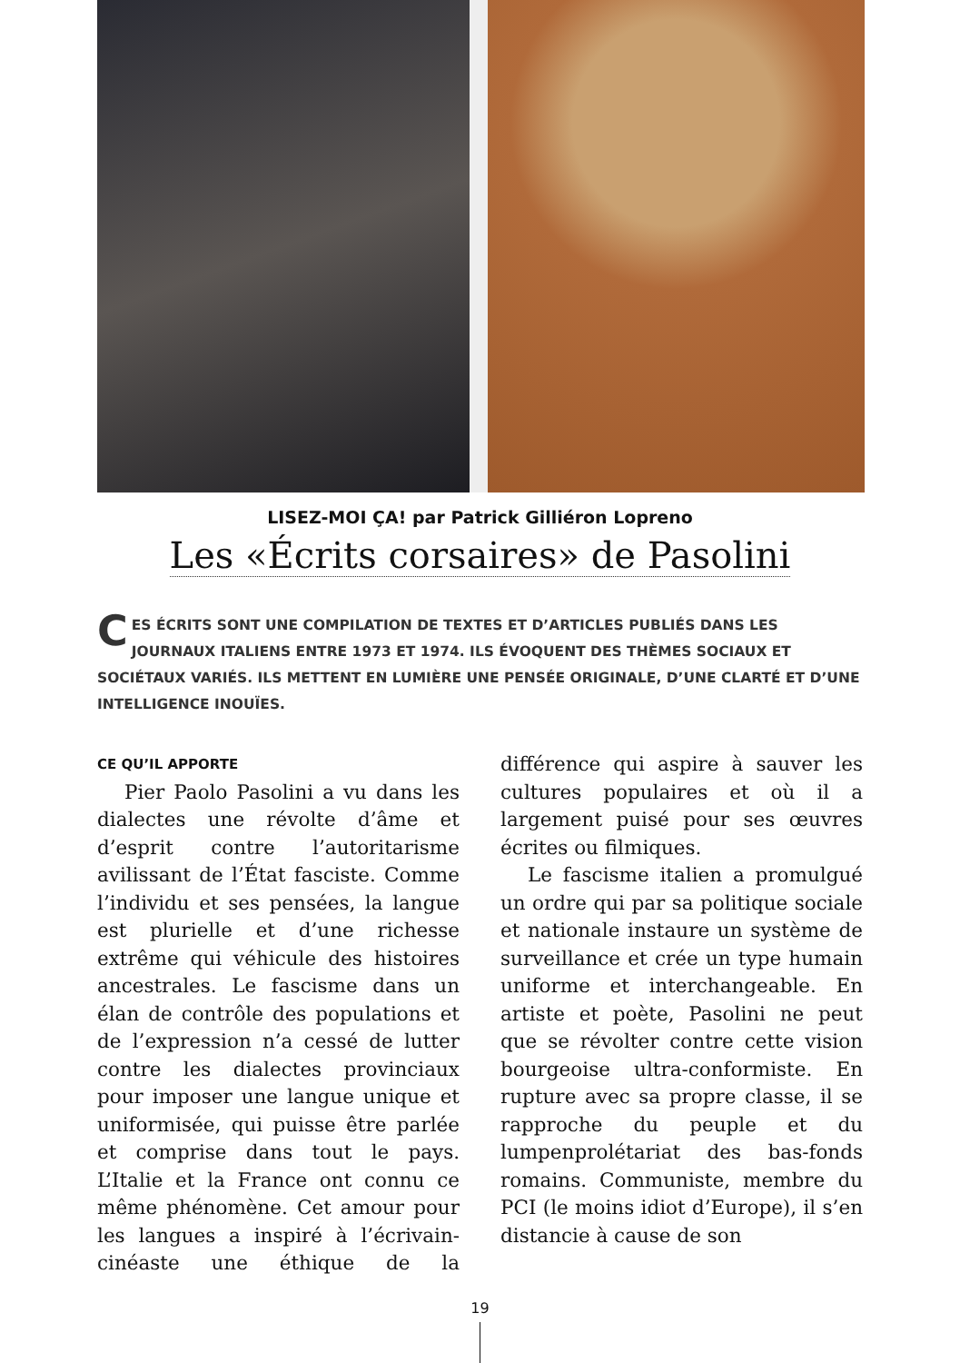LISEZ-MOI ÇA! par Patrick Gilliéron Lopreno
Les «Écrits corsaires» de Pasolini
CES ÉCRITS SONT UNE COMPILATION DE TEXTES ET D’ARTICLES PUBLIÉS DANS LES JOURNAUX ITALIENS ENTRE 1973 ET 1974. ILS ÉVOQUENT DES THÈMES SOCIAUX ET SOCIÉTAUX VARIÉS. ILS METTENT EN LUMIÈRE UNE PENSÉE ORIGINALE, D’UNE CLARTÉ ET D’UNE INTELLIGENCE INOUÏES.
CE QU’IL APPORTE
Pier Paolo Pasolini a vu dans les dialectes une révolte d’âme et d’esprit contre l’autoritarisme avilissant de l’État fasciste. Comme l’individu et ses pensées, la langue est plurielle et d’une richesse extrême qui véhicule des histoires ancestrales. Le fascisme dans un élan de contrôle des populations et de l’expression n’a cessé de lutter contre les dialectes provinciaux pour imposer une langue unique et uniformisée, qui puisse être parlée et comprise dans tout le pays. L’Italie et la France ont connu ce même phénomène. Cet amour pour les langues a inspiré à l’écrivain-cinéaste une éthique de la différence qui aspire à sauver les cultures populaires et où il a largement puisé pour ses œuvres écrites ou filmiques.
Le fascisme italien a promulgué un ordre qui par sa politique sociale et nationale instaure un système de surveillance et crée un type humain uniforme et interchangeable. En artiste et poète, Pasolini ne peut que se révolter contre cette vision bourgeoise ultra-conformiste. En rupture avec sa propre classe, il se rapproche du peuple et du lumpenprolétariat des bas-fonds romains. Communiste, membre du PCI (le moins idiot d’Europe), il s’en distancie à cause de son
19